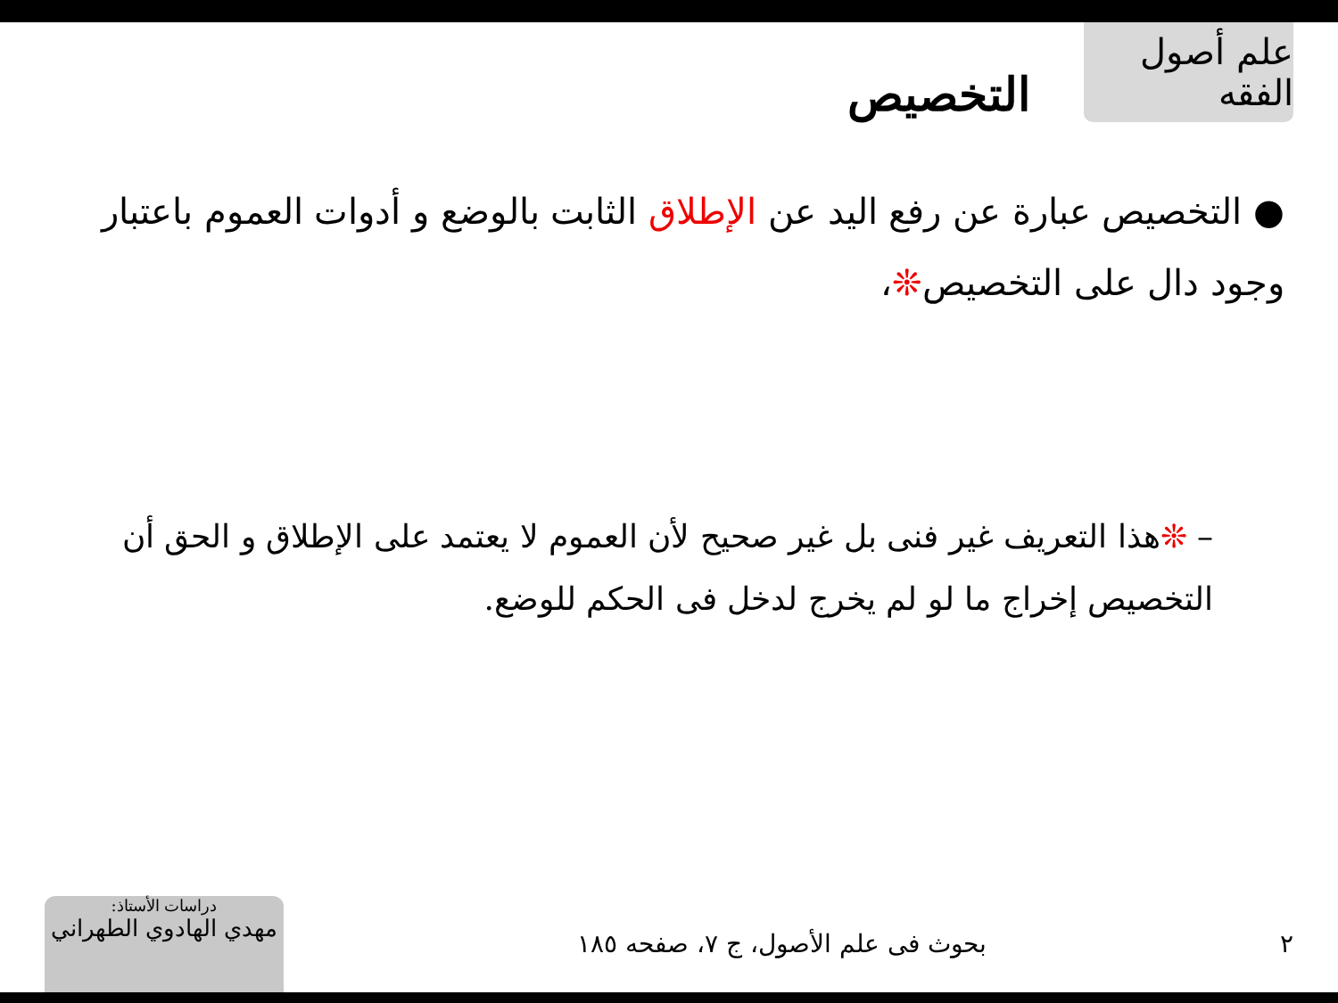علم أصول الفقه
التخصيص
● التخصيص عبارة عن رفع اليد عن الإطلاق الثابت بالوضع و أدوات العموم باعتبار وجود دال على التخصيص❊،
– ❊هذا التعريف غير فنى بل غير صحيح لأن العموم لا يعتمد على الإطلاق و الحق أن التخصيص إخراج ما لو لم يخرج لدخل فى الحكم للوضع.
٢ بحوث فى علم الأصول، ج ٧، صفحه ١٨٥
دراسات الأستاذ:
مهدي الهادوي الطهراني